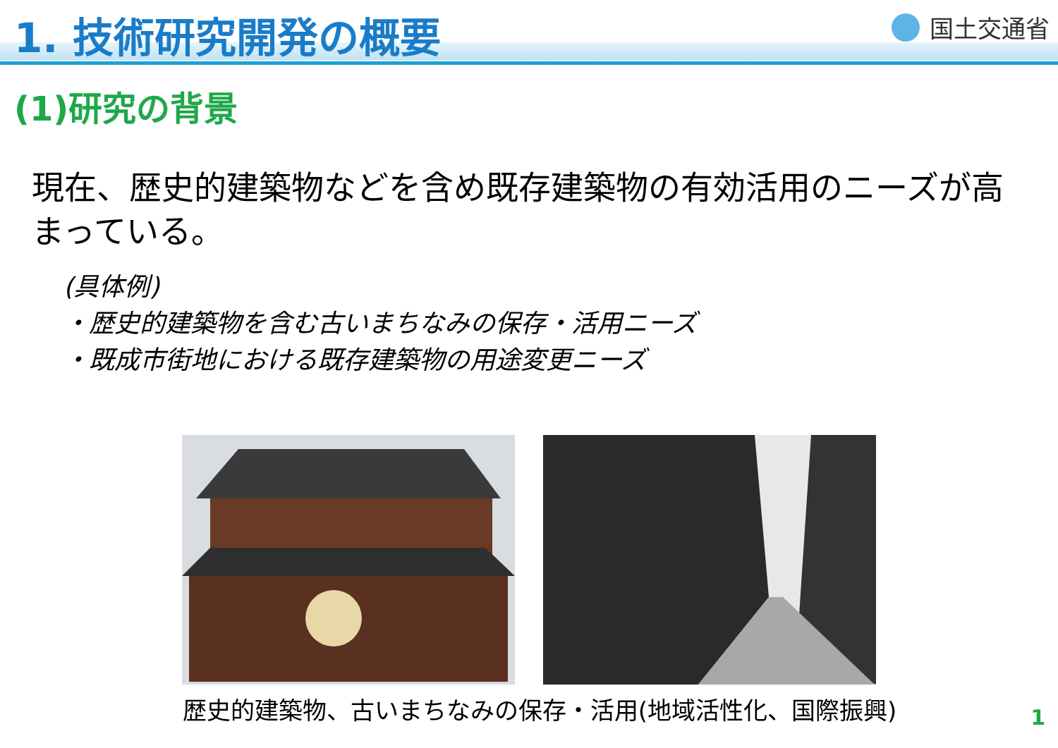1. 技術研究開発の概要
国土交通省
(1)研究の背景
現在、歴史的建築物などを含め既存建築物の有効活用のニーズが高まっている。
(具体例)
・歴史的建築物を含む古いまちなみの保存・活用ニーズ
・既成市街地における既存建築物の用途変更ニーズ
歴史的建築物、古いまちなみの保存・活用(地域活性化、国際振興)
1